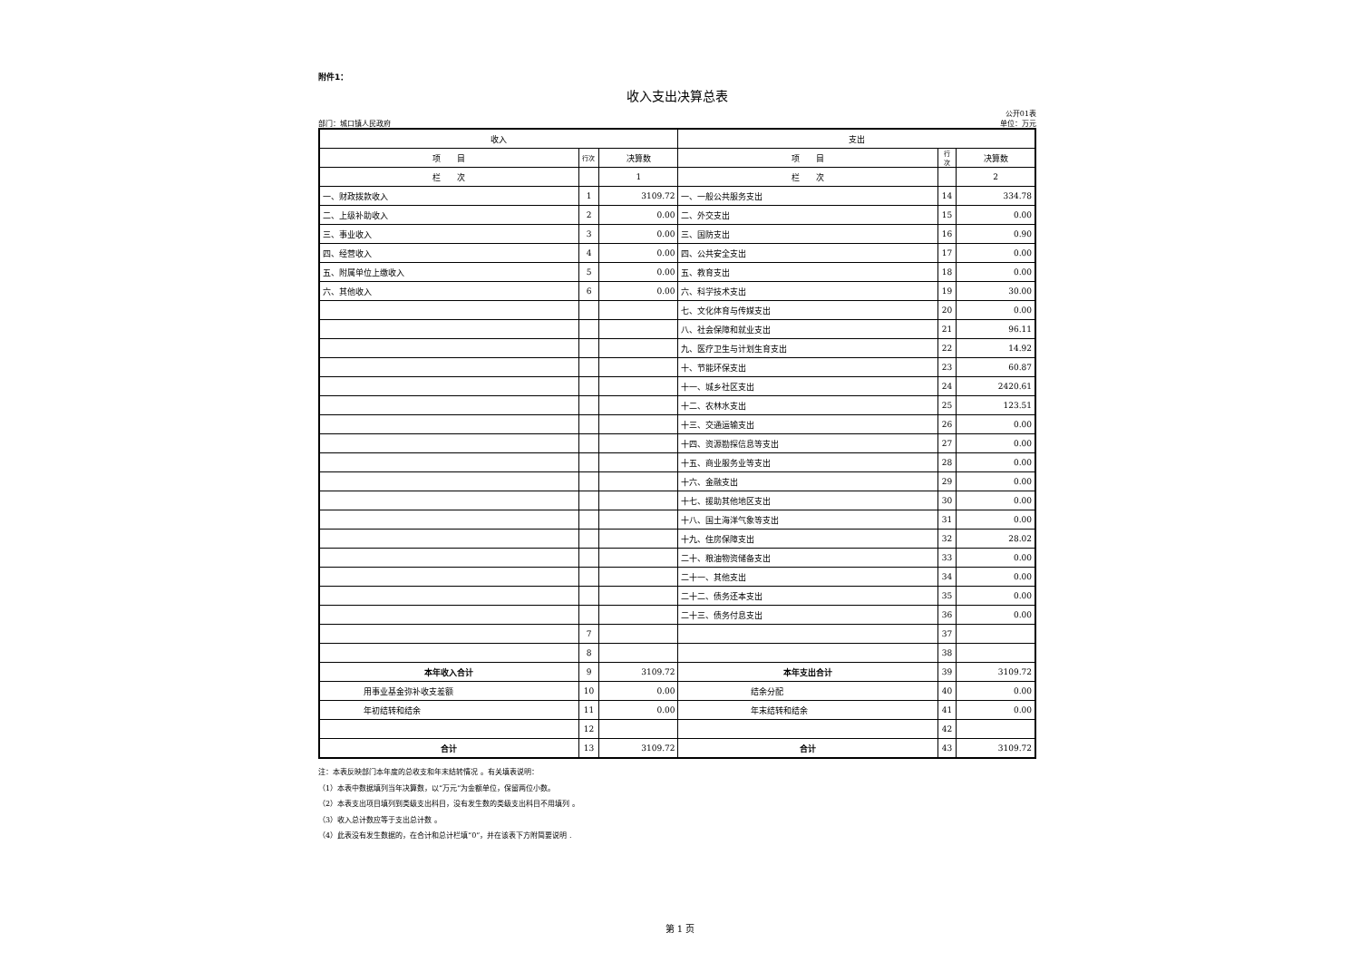附件1：
收入支出决算总表
部门：城口镇人民政府 公开01表
单位：万元
| 收入 | | | 支出 | | |
| --- | --- | --- | --- | --- | --- |
| 项 目 | 行次 | 决算数 | 项 目 | 行次 | 决算数 |
| 栏 次 | | 1 | 栏 次 | | 2 |
| 一、财政拨款收入 | 1 | 3109.72 | 一、一般公共服务支出 | 14 | 334.78 |
| 二、上级补助收入 | 2 | 0.00 | 二、外交支出 | 15 | 0.00 |
| 三、事业收入 | 3 | 0.00 | 三、国防支出 | 16 | 0.90 |
| 四、经营收入 | 4 | 0.00 | 四、公共安全支出 | 17 | 0.00 |
| 五、附属单位上缴收入 | 5 | 0.00 | 五、教育支出 | 18 | 0.00 |
| 六、其他收入 | 6 | 0.00 | 六、科学技术支出 | 19 | 30.00 |
| | | | 七、文化体育与传媒支出 | 20 | 0.00 |
| | | | 八、社会保障和就业支出 | 21 | 96.11 |
| | | | 九、医疗卫生与计划生育支出 | 22 | 14.92 |
| | | | 十、节能环保支出 | 23 | 60.87 |
| | | | 十一、城乡社区支出 | 24 | 2420.61 |
| | | | 十二、农林水支出 | 25 | 123.51 |
| | | | 十三、交通运输支出 | 26 | 0.00 |
| | | | 十四、资源勘探信息等支出 | 27 | 0.00 |
| | | | 十五、商业服务业等支出 | 28 | 0.00 |
| | | | 十六、金融支出 | 29 | 0.00 |
| | | | 十七、援助其他地区支出 | 30 | 0.00 |
| | | | 十八、国土海洋气象等支出 | 31 | 0.00 |
| | | | 十九、住房保障支出 | 32 | 28.02 |
| | | | 二十、粮油物资储备支出 | 33 | 0.00 |
| | | | 二十一、其他支出 | 34 | 0.00 |
| | | | 二十二、债务还本支出 | 35 | 0.00 |
| | | | 二十三、债务付息支出 | 36 | 0.00 |
| | 7 | | | 37 | |
| | 8 | | | 38 | |
| 本年收入合计 | 9 | 3109.72 | 本年支出合计 | 39 | 3109.72 |
| 用事业基金弥补收支差额 | 10 | 0.00 | 结余分配 | 40 | 0.00 |
| 年初结转和结余 | 11 | 0.00 | 年末结转和结余 | 41 | 0.00 |
| | 12 | | | 42 | |
| 合计 | 13 | 3109.72 | 合计 | 43 | 3109.72 |
注：本表反映部门本年度的总收支和年末结转情况 。有关填表说明：
（1）本表中数据填列当年决算数，以“万元”为金额单位，保留两位小数。
（2）本表支出项目填列到类级支出科目，没有发生数的类级支出科目不用填列 。
（3）收入总计数应等于支出总计数 。
（4）此表没有发生数据的，在合计和总计栏填“0”，并在该表下方附简要说明 .
第 1 页